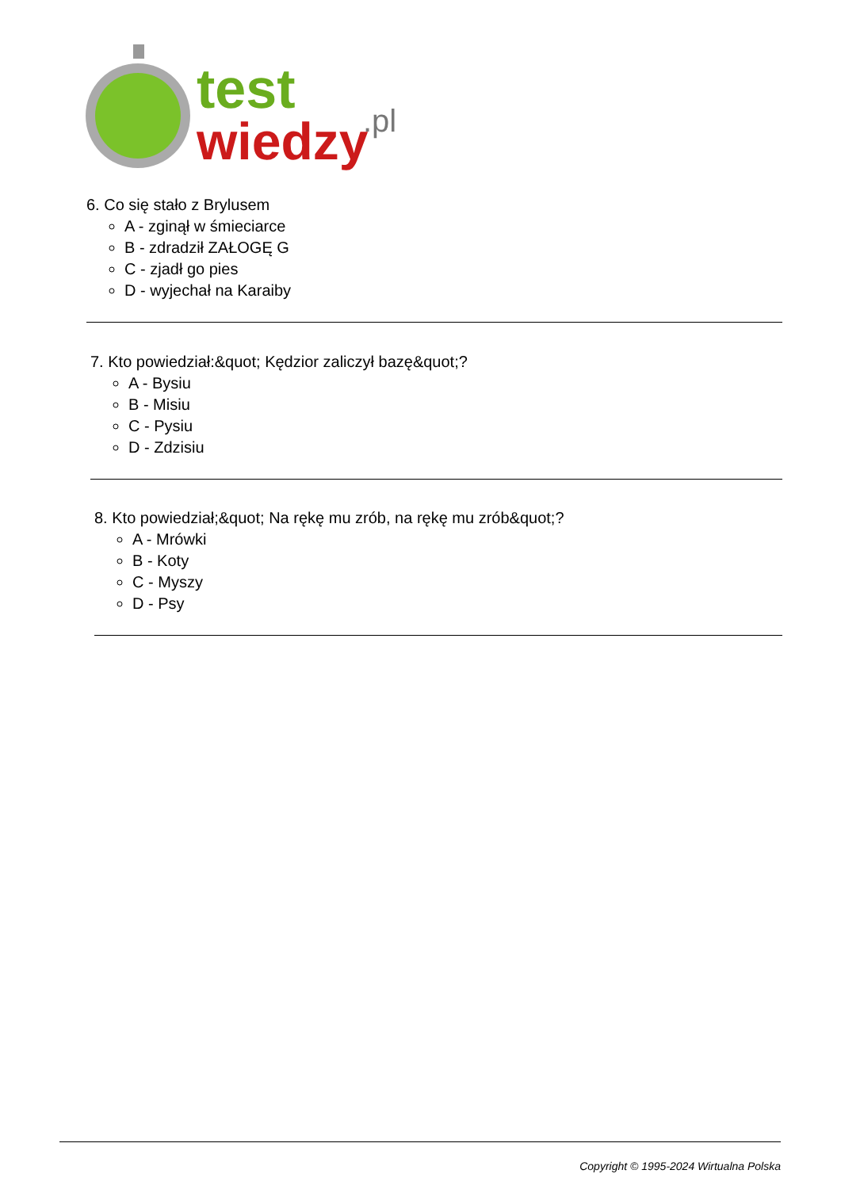test
wiedzy
.pl
6. Co się stało z Brylusem
A - zginął w śmieciarce
B - zdradził ZAŁOGĘ G
C - zjadł go pies
D - wyjechał na Karaiby
7. Kto powiedział:&quot; Kędzior zaliczył bazę&quot;?
A - Bysiu
B - Misiu
C - Pysiu
D - Zdzisiu
8. Kto powiedział;&quot; Na rękę mu zrób, na rękę mu zrób&quot;?
A - Mrówki
B - Koty
C - Myszy
D - Psy
Copyright © 1995-2024 Wirtualna Polska